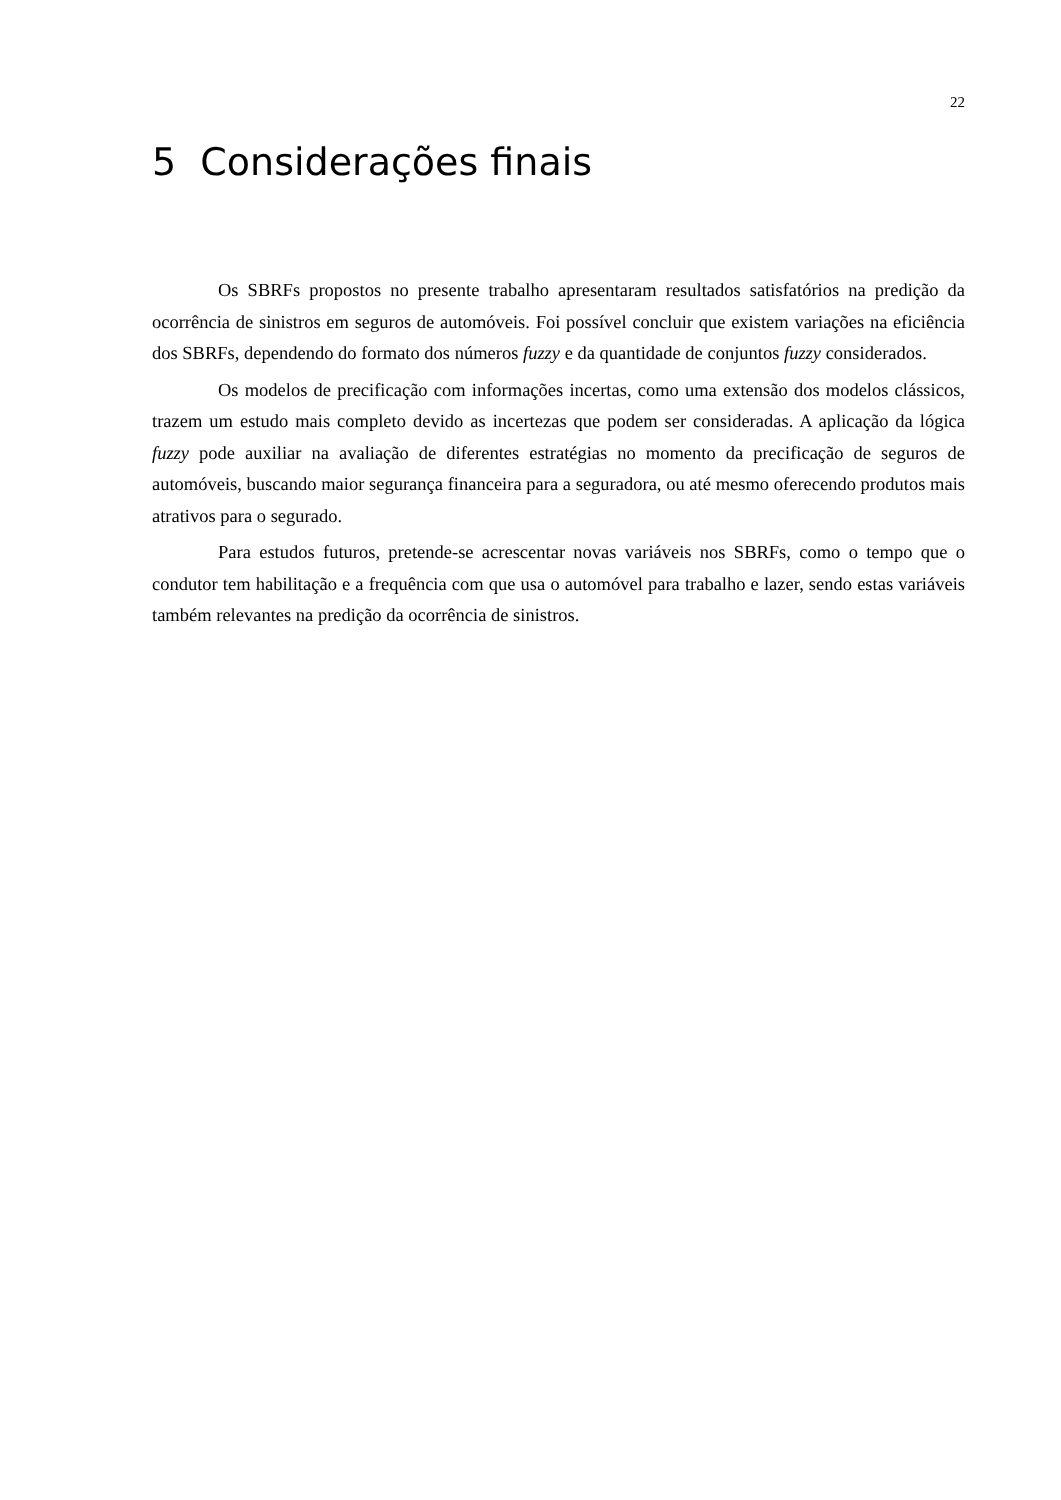22
5 Considerações finais
Os SBRFs propostos no presente trabalho apresentaram resultados satisfatórios na predição da ocorrência de sinistros em seguros de automóveis. Foi possível concluir que existem variações na eficiência dos SBRFs, dependendo do formato dos números fuzzy e da quantidade de conjuntos fuzzy considerados.
Os modelos de precificação com informações incertas, como uma extensão dos modelos clássicos, trazem um estudo mais completo devido as incertezas que podem ser consideradas. A aplicação da lógica fuzzy pode auxiliar na avaliação de diferentes estratégias no momento da precificação de seguros de automóveis, buscando maior segurança financeira para a seguradora, ou até mesmo oferecendo produtos mais atrativos para o segurado.
Para estudos futuros, pretende-se acrescentar novas variáveis nos SBRFs, como o tempo que o condutor tem habilitação e a frequência com que usa o automóvel para trabalho e lazer, sendo estas variáveis também relevantes na predição da ocorrência de sinistros.